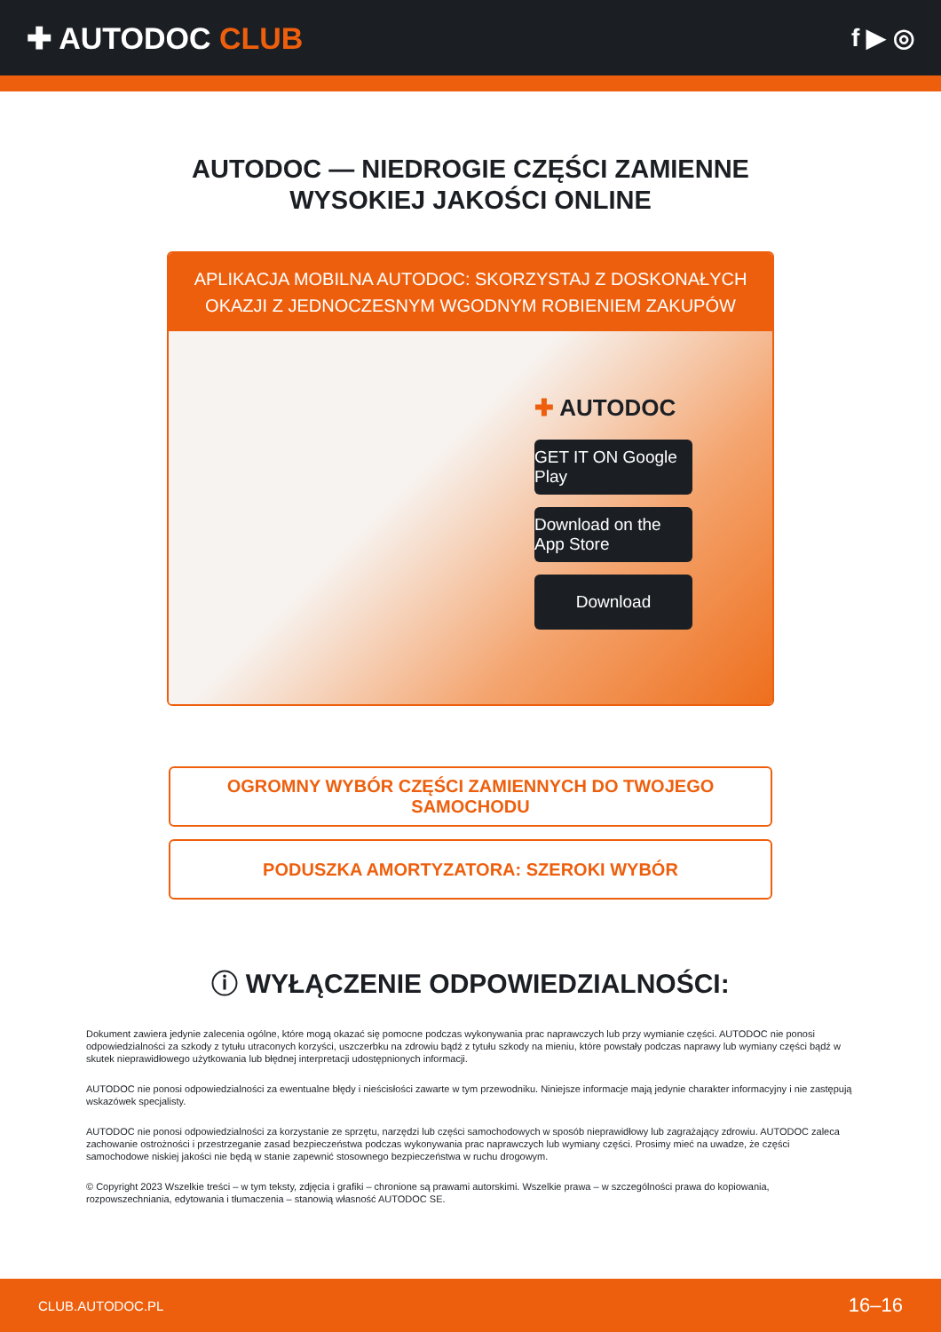✚ AUTODOC CLUB
f ▶ ◎
AUTODOC — NIEDROGIE CZĘŚCI ZAMIENNE
WYSOKIEJ JAKOŚCI ONLINE
APLIKACJA MOBILNA AUTODOC: SKORZYSTAJ Z DOSKONAŁYCH OKAZJI Z JEDNOCZESNYM WGODNYM ROBIENIEM ZAKUPÓW
✚ AUTODOC
GET IT ON Google Play
Download on the App Store
Download
OGROMNY WYBÓR CZĘŚCI ZAMIENNYCH DO TWOJEGO SAMOCHODU
PODUSZKA AMORTYZATORA: SZEROKI WYBÓR
ⓘ WYŁĄCZENIE ODPOWIEDZIALNOŚCI:
Dokument zawiera jedynie zalecenia ogólne, które mogą okazać się pomocne podczas wykonywania prac naprawczych lub przy wymianie części. AUTODOC nie ponosi odpowiedzialności za szkody z tytułu utraconych korzyści, uszczerbku na zdrowiu bądź z tytułu szkody na mieniu, które powstały podczas naprawy lub wymiany części bądź w skutek nieprawidłowego użytkowania lub błędnej interpretacji udostępnionych informacji.
AUTODOC nie ponosi odpowiedzialności za ewentualne błędy i nieścisłości zawarte w tym przewodniku. Niniejsze informacje mają jedynie charakter informacyjny i nie zastępują wskazówek specjalisty.
AUTODOC nie ponosi odpowiedzialności za korzystanie ze sprzętu, narzędzi lub części samochodowych w sposób nieprawidłowy lub zagrażający zdrowiu. AUTODOC zaleca zachowanie ostrożności i przestrzeganie zasad bezpieczeństwa podczas wykonywania prac naprawczych lub wymiany części. Prosimy mieć na uwadze, że części samochodowe niskiej jakości nie będą w stanie zapewnić stosownego bezpieczeństwa w ruchu drogowym.
© Copyright 2023 Wszelkie treści – w tym teksty, zdjęcia i grafiki – chronione są prawami autorskimi. Wszelkie prawa – w szczególności prawa do kopiowania, rozpowszechniania, edytowania i tłumaczenia – stanowią własność AUTODOC SE.
CLUB.AUTODOC.PL 16–16